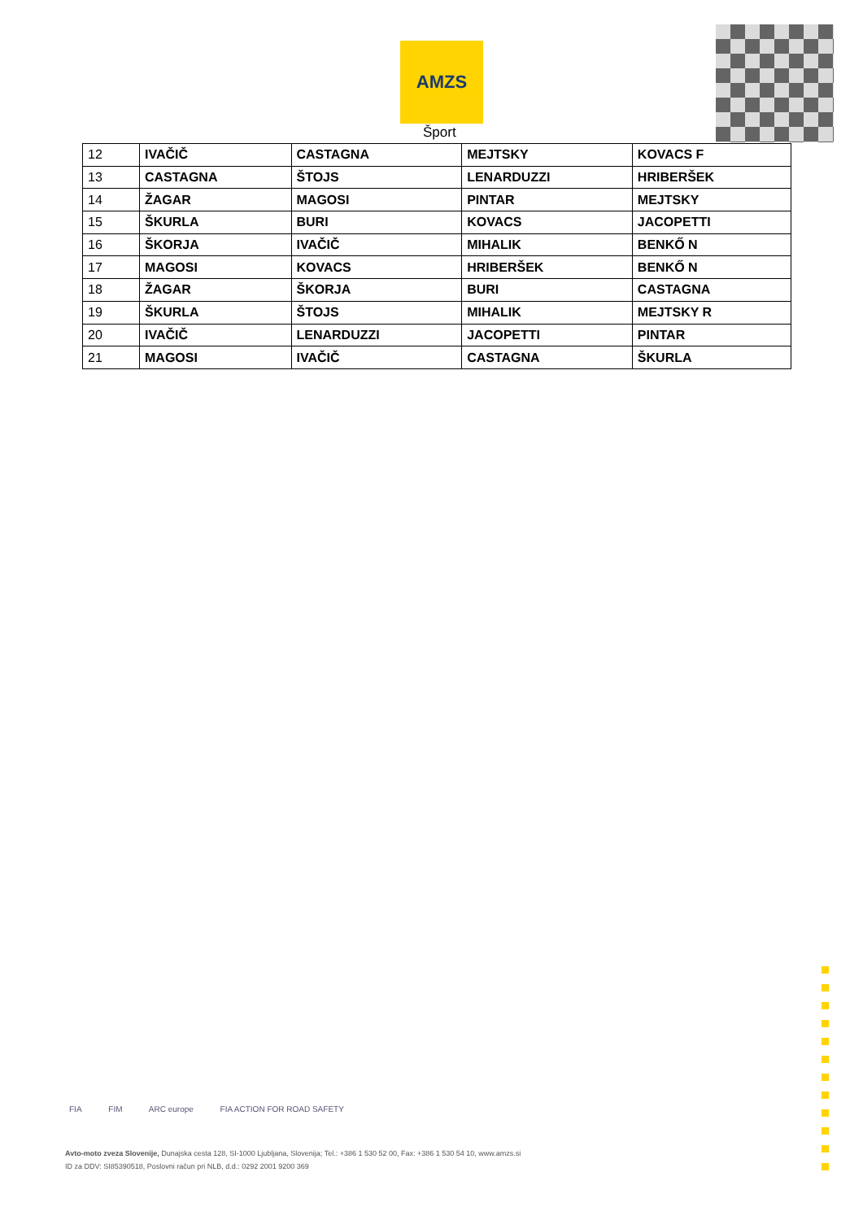AMZS
Šport
| 12 | IVAČIČ | CASTAGNA | MEJTSKY | KOVACS F |
| 13 | CASTAGNA | ŠTOJS | LENARDUZZI | HRIBERŠEK |
| 14 | ŽAGAR | MAGOSI | PINTAR | MEJTSKY |
| 15 | ŠKURLA | BURI | KOVACS | JACOPETTI |
| 16 | ŠKORJA | IVAČIČ | MIHALIK | BENKŐ N |
| 17 | MAGOSI | KOVACS | HRIBERŠEK | BENKŐ N |
| 18 | ŽAGAR | ŠKORJA | BURI | CASTAGNA |
| 19 | ŠKURLA | ŠTOJS | MIHALIK | MEJTSKY R |
| 20 | IVAČIČ | LENARDUZZI | JACOPETTI | PINTAR |
| 21 | MAGOSI | IVAČIČ | CASTAGNA | ŠKURLA |
FIA FIM ARC europe FIA ACTION FOR ROAD SAFETY
Avto-moto zveza Slovenije, Dunajska cesta 128, SI-1000 Ljubljana, Slovenija; Tel.: +386 1 530 52 00, Fax: +386 1 530 54 10, www.amzs.si
ID za DDV: SI85390518, Poslovni račun pri NLB, d.d.: 0292 2001 9200 369